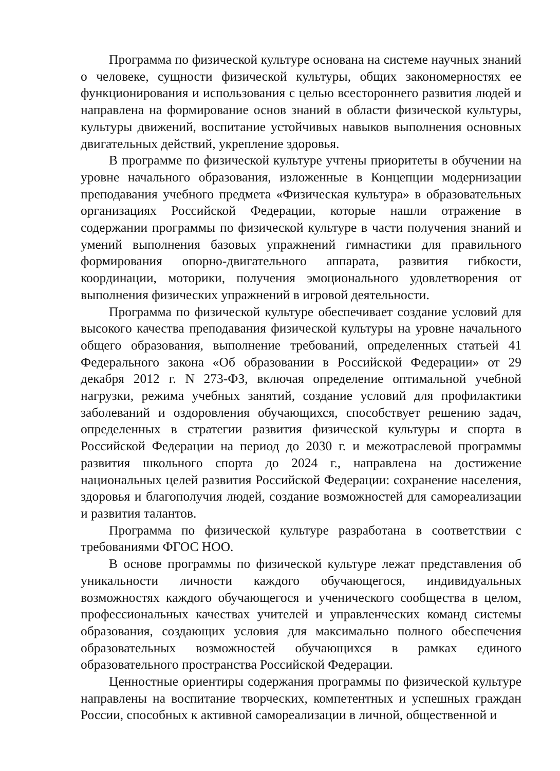Программа по физической культуре основана на системе научных знаний о человеке, сущности физической культуры, общих закономерностях ее функционирования и использования с целью всестороннего развития людей и направлена на формирование основ знаний в области физической культуры, культуры движений, воспитание устойчивых навыков выполнения основных двигательных действий, укрепление здоровья.
В программе по физической культуре учтены приоритеты в обучении на уровне начального образования, изложенные в Концепции модернизации преподавания учебного предмета «Физическая культура» в образовательных организациях Российской Федерации, которые нашли отражение в содержании программы по физической культуре в части получения знаний и умений выполнения базовых упражнений гимнастики для правильного формирования опорно-двигательного аппарата, развития гибкости, координации, моторики, получения эмоционального удовлетворения от выполнения физических упражнений в игровой деятельности.
Программа по физической культуре обеспечивает создание условий для высокого качества преподавания физической культуры на уровне начального общего образования, выполнение требований, определенных статьей 41 Федерального закона «Об образовании в Российской Федерации» от 29 декабря 2012 г. N 273-ФЗ, включая определение оптимальной учебной нагрузки, режима учебных занятий, создание условий для профилактики заболеваний и оздоровления обучающихся, способствует решению задач, определенных в стратегии развития физической культуры и спорта в Российской Федерации на период до 2030 г. и межотраслевой программы развития школьного спорта до 2024 г., направлена на достижение национальных целей развития Российской Федерации: сохранение населения, здоровья и благополучия людей, создание возможностей для самореализации и развития талантов.
Программа по физической культуре разработана в соответствии с требованиями ФГОС НОО.
В основе программы по физической культуре лежат представления об уникальности личности каждого обучающегося, индивидуальных возможностях каждого обучающегося и ученического сообщества в целом, профессиональных качествах учителей и управленческих команд системы образования, создающих условия для максимально полного обеспечения образовательных возможностей обучающихся в рамках единого образовательного пространства Российской Федерации.
Ценностные ориентиры содержания программы по физической культуре направлены на воспитание творческих, компетентных и успешных граждан России, способных к активной самореализации в личной, общественной и